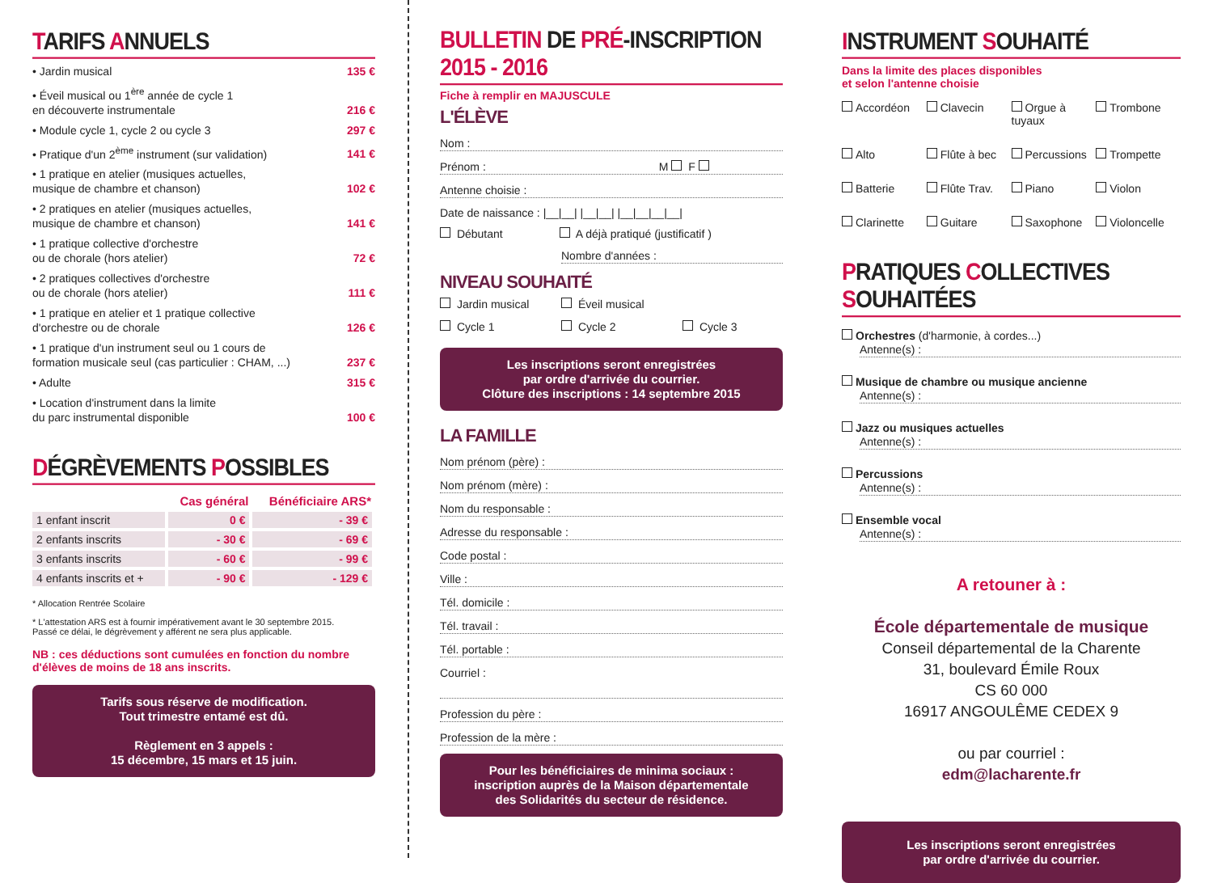TARIFS ANNUELS
• Jardin musical 135 €
• Éveil musical ou 1<sup>ère</sup> année de cycle 1
en découverte instrumentale 216 €
• Module cycle 1, cycle 2 ou cycle 3 297 €
• Pratique d'un 2<sup>ème</sup> instrument (sur validation) 141 €
• 1 pratique en atelier (musiques actuelles,
musique de chambre et chanson) 102 €
• 2 pratiques en atelier (musiques actuelles,
musique de chambre et chanson) 141 €
• 1 pratique collective d'orchestre
ou de chorale (hors atelier) 72 €
• 2 pratiques collectives d'orchestre
ou de chorale (hors atelier) 111 €
• 1 pratique en atelier et 1 pratique collective
d'orchestre ou de chorale 126 €
• 1 pratique d'un instrument seul ou 1 cours de
formation musicale seul (cas particulier : CHAM, ...) 237 €
• Adulte 315 €
• Location d'instrument dans la limite
du parc instrumental disponible 100 €
DÉGRÈVEMENTS POSSIBLES
| | Cas général | Bénéficiaire ARS* |
| --- | --- | --- |
| 1 enfant inscrit | 0 € | - 39 € |
| 2 enfants inscrits | - 30 € | - 69 € |
| 3 enfants inscrits | - 60 € | - 99 € |
| 4 enfants inscrits et + | - 90 € | - 129 € |
* Allocation Rentrée Scolaire
* L'attestation ARS est à fournir impérativement avant le 30 septembre 2015.
Passé ce délai, le dégrèvement y afférent ne sera plus applicable.
NB : ces déductions sont cumulées en fonction du nombre d'élèves de moins de 18 ans inscrits.
Tarifs sous réserve de modification.
Tout trimestre entamé est dû.
Règlement en 3 appels :
15 décembre, 15 mars et 15 juin.
BULLETIN DE PRÉ-INSCRIPTION 2015 - 2016
Fiche à remplir en MAJUSCULE
L'ÉLÈVE
Nom :
Prénom : M F
Antenne choisie :
Date de naissance : |__|__| |__|__| |__|__|__|__|
Débutant A déjà pratiqué (justificatif )
Nombre d'années :
NIVEAU SOUHAITÉ
Jardin musical Éveil musical Cycle 1 Cycle 2 Cycle 3
Les inscriptions seront enregistrées
par ordre d'arrivée du courrier.
Clôture des inscriptions : 14 septembre 2015
LA FAMILLE
Nom prénom (père) :
Nom prénom (mère) :
Nom du responsable :
Adresse du responsable :
Code postal :
Ville :
Tél. domicile :
Tél. travail :
Tél. portable :
Courriel :
Profession du père :
Profession de la mère :
Pour les bénéficiaires de minima sociaux :
inscription auprès de la Maison départementale
des Solidarités du secteur de résidence.
INSTRUMENT SOUHAITÉ
Dans la limite des places disponibles
et selon l'antenne choisie
Accordéon Clavecin Orgue à tuyaux Trombone Alto Flûte à bec Percussions Trompette Batterie Flûte Trav. Piano Violon Clarinette Guitare Saxophone Violoncelle
PRATIQUES COLLECTIVES SOUHAITÉES
Orchestres (d'harmonie, à cordes...)
Antenne(s) :
Musique de chambre ou musique ancienne
Antenne(s) :
Jazz ou musiques actuelles
Antenne(s) :
Percussions
Antenne(s) :
Ensemble vocal
Antenne(s) :
A retouner à :
École départementale de musique
Conseil départemental de la Charente
31, boulevard Émile Roux
CS 60 000
16917 ANGOULÊME CEDEX 9
ou par courriel :
edm@lacharente.fr
Les inscriptions seront enregistrées
par ordre d'arrivée du courrier.